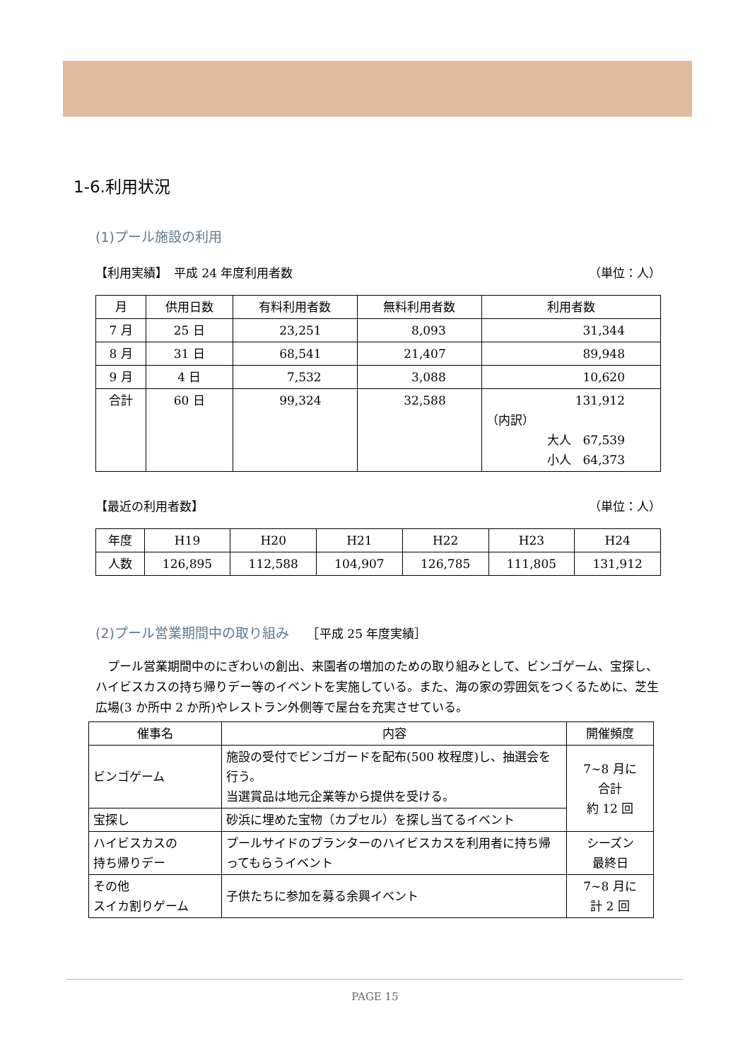1-6.利用状況
(1)プール施設の利用
【利用実績】　平成 24 年度利用者数 （単位：人）
| 月 | 供用日数 | 有料利用者数 | 無料利用者数 | 利用者数 |
| --- | --- | --- | --- | --- |
| 7 月 | 25 日 | 23,251 | 8,093 | 31,344 |
| 8 月 | 31 日 | 68,541 | 21,407 | 89,948 |
| 9 月 | 4 日 | 7,532 | 3,088 | 10,620 |
| 合計 | 60 日 | 99,324 | 32,588 | 131,912 （内訳） 大人 67,539 小人 64,373 |
【最近の利用者数】 （単位：人）
| 年度 | H19 | H20 | H21 | H22 | H23 | H24 |
| --- | --- | --- | --- | --- | --- | --- |
| 人数 | 126,895 | 112,588 | 104,907 | 126,785 | 111,805 | 131,912 |
(2)プール営業期間中の取り組み　　［平成 25 年度実績］
　プール営業期間中のにぎわいの創出、来園者の増加のための取り組みとして、ビンゴゲーム、宝探し、ハイビスカスの持ち帰りデー等のイベントを実施している。また、海の家の雰囲気をつくるために、芝生広場(3 か所中 2 か所)やレストラン外側等で屋台を充実させている。
| 催事名 | 内容 | 開催頻度 |
| --- | --- | --- |
| ビンゴゲーム | 施設の受付でビンゴガードを配布(500 枚程度)し、抽選会を行う。 当選賞品は地元企業等から提供を受ける。 | 7~8 月に 合計 約 12 回 |
| 宝探し | 砂浜に埋めた宝物（カプセル）を探し当てるイベント | |
| ハイビスカスの 持ち帰りデー | プールサイドのプランターのハイビスカスを利用者に持ち帰ってもらうイベント | シーズン 最終日 |
| その他 スイカ割りゲーム | 子供たちに参加を募る余興イベント | 7~8 月に 計 2 回 |
PAGE 15